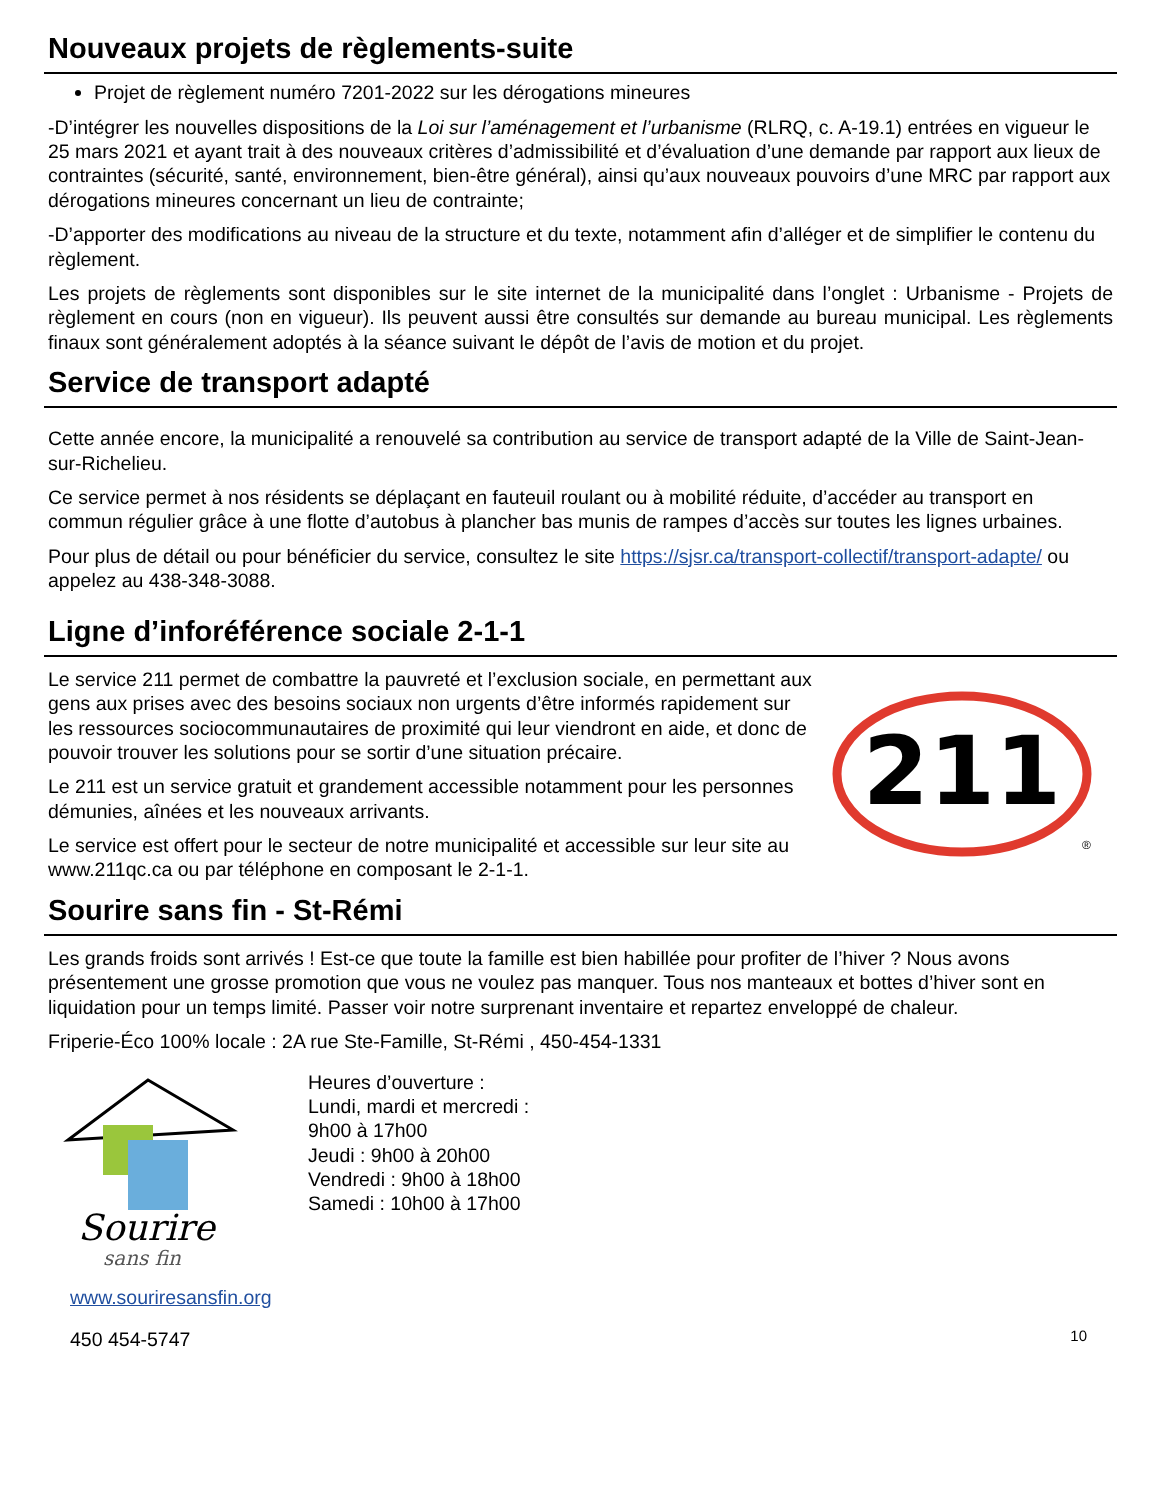Nouveaux projets de règlements-suite
Projet de règlement numéro 7201-2022 sur les dérogations mineures
-D’intégrer les nouvelles dispositions de la Loi sur l’aménagement et l’urbanisme (RLRQ, c. A-19.1) entrées en vigueur le 25 mars 2021 et ayant trait à des nouveaux critères d’admissibilité et d’évaluation d’une demande par rapport aux lieux de contraintes (sécurité, santé, environnement, bien-être général), ainsi qu’aux nouveaux pouvoirs d’une MRC par rapport aux dérogations mineures concernant un lieu de contrainte;
-D’apporter des modifications au niveau de la structure et du texte, notamment afin d’alléger et de simplifier le contenu du règlement.
Les projets de règlements sont disponibles sur le site internet de la municipalité dans l’onglet : Urbanisme - Projets de règlement en cours (non en vigueur). Ils peuvent aussi être consultés sur demande au bureau municipal. Les règlements finaux sont généralement adoptés à la séance suivant le dépôt de l’avis de motion et du projet.
Service de transport adapté
Cette année encore, la municipalité a renouvelé sa contribution au service de transport adapté de la Ville de Saint-Jean-sur-Richelieu.
Ce service permet à nos résidents se déplaçant en fauteuil roulant ou à mobilité réduite, d’accéder au transport en commun régulier grâce à une flotte d’autobus à plancher bas munis de rampes d’accès sur toutes les lignes urbaines.
Pour plus de détail ou pour bénéficier du service, consultez le site https://sjsr.ca/transport-collectif/transport-adapte/ ou appelez au 438-348-3088.
Ligne d’inforéférence sociale 2-1-1
Le service 211 permet de combattre la pauvreté et l’exclusion sociale, en permettant aux gens aux prises avec des besoins sociaux non urgents d’être informés rapidement sur les ressources sociocommunautaires de proximité qui leur viendront en aide, et donc de pouvoir trouver les solutions pour se sortir d’une situation précaire.
Le 211 est un service gratuit et grandement accessible notamment pour les personnes démunies, aînées et les nouveaux arrivants.
Le service est offert pour le secteur de notre municipalité et accessible sur leur site au www.211qc.ca ou par téléphone en composant le 2-1-1.
211
®
Sourire sans fin - St-Rémi
Les grands froids sont arrivés ! Est-ce que toute la famille est bien habillée pour profiter de l’hiver ? Nous avons présentement une grosse promotion que vous ne voulez pas manquer. Tous nos manteaux et bottes d’hiver sont en liquidation pour un temps limité. Passer voir notre surprenant inventaire et repartez enveloppé de chaleur.
Friperie-Éco 100% locale : 2A rue Ste-Famille, St-Rémi , 450-454-1331
Sourire
sans fin
Heures d’ouverture :
Lundi, mardi et mercredi :
9h00 à 17h00
Jeudi : 9h00 à 20h00
Vendredi : 9h00 à 18h00
Samedi : 10h00 à 17h00
www.souriresansfin.org
450 454-5747 10